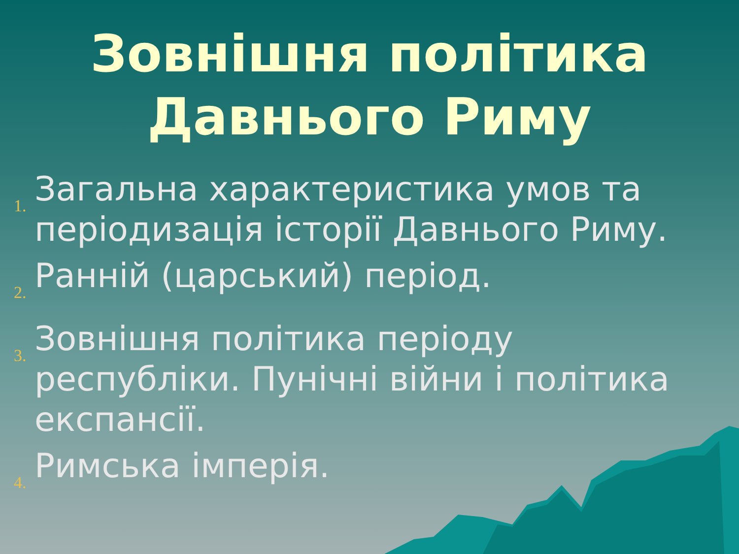Зовнішня політика
Давнього Риму
1. Загальна характеристика умов та періодизація історії Давнього Риму.
2. Ранній (царський) період.
3. Зовнішня політика періоду республіки. Пунічні війни і політика експансії.
4. Римська імперія.